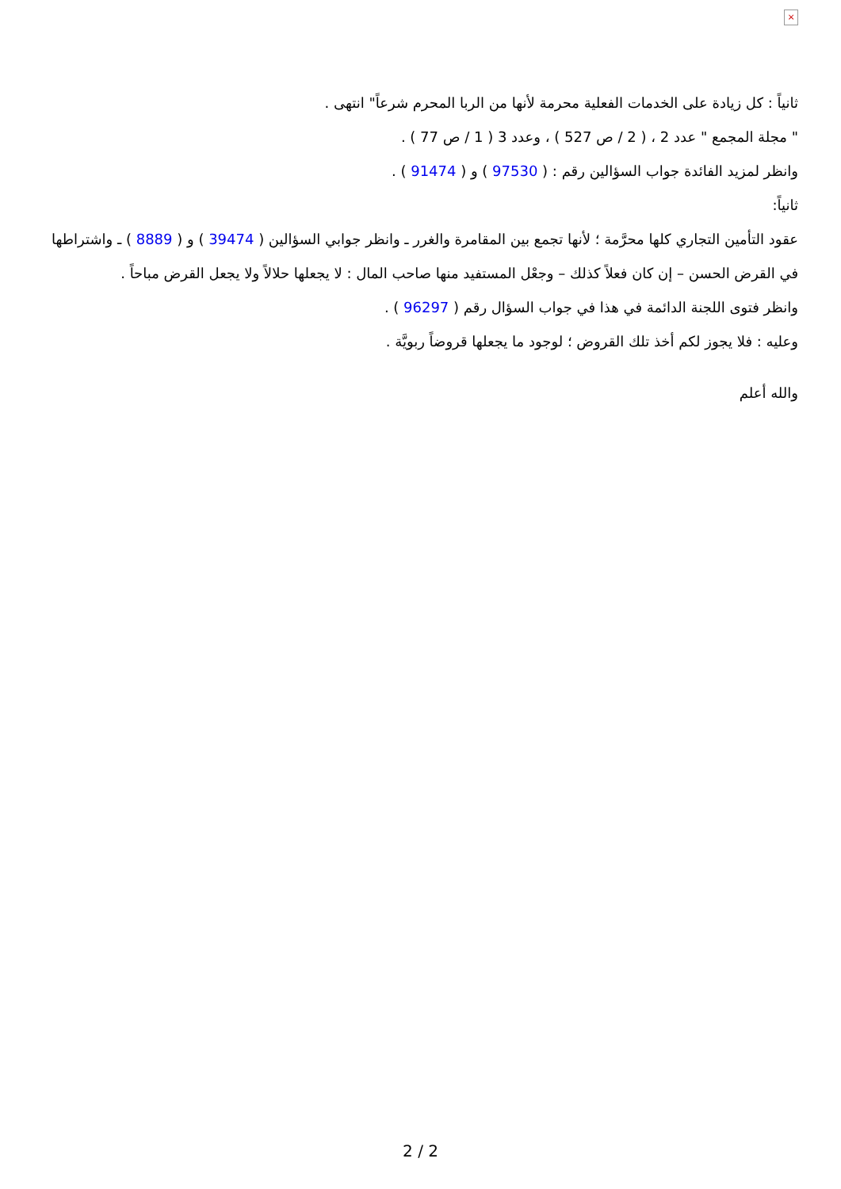×
ثانياً : كل زيادة على الخدمات الفعلية محرمة لأنها من الربا المحرم شرعاً" انتهى .
" مجلة المجمع " عدد 2 ، ( 2 / ص 527 ) ، وعدد 3 ( 1 / ص 77 ) .
وانظر لمزيد الفائدة جواب السؤالين رقم : ( 97530 ) و ( 91474 ) .
ثانياً:
عقود التأمين التجاري كلها محرَّمة ؛ لأنها تجمع بين المقامرة والغرر ـ وانظر جوابي السؤالين ( 39474 ) و ( 8889 ) ـ واشتراطها في القرض الحسن – إن كان فعلاً كذلك – وجعْل المستفيد منها صاحب المال : لا يجعلها حلالاً ولا يجعل القرض مباحاً .
وانظر فتوى اللجنة الدائمة في هذا في جواب السؤال رقم ( 96297 ) .
وعليه : فلا يجوز لكم أخذ تلك القروض ؛ لوجود ما يجعلها قروضاً ربويَّة .
والله أعلم
2 / 2